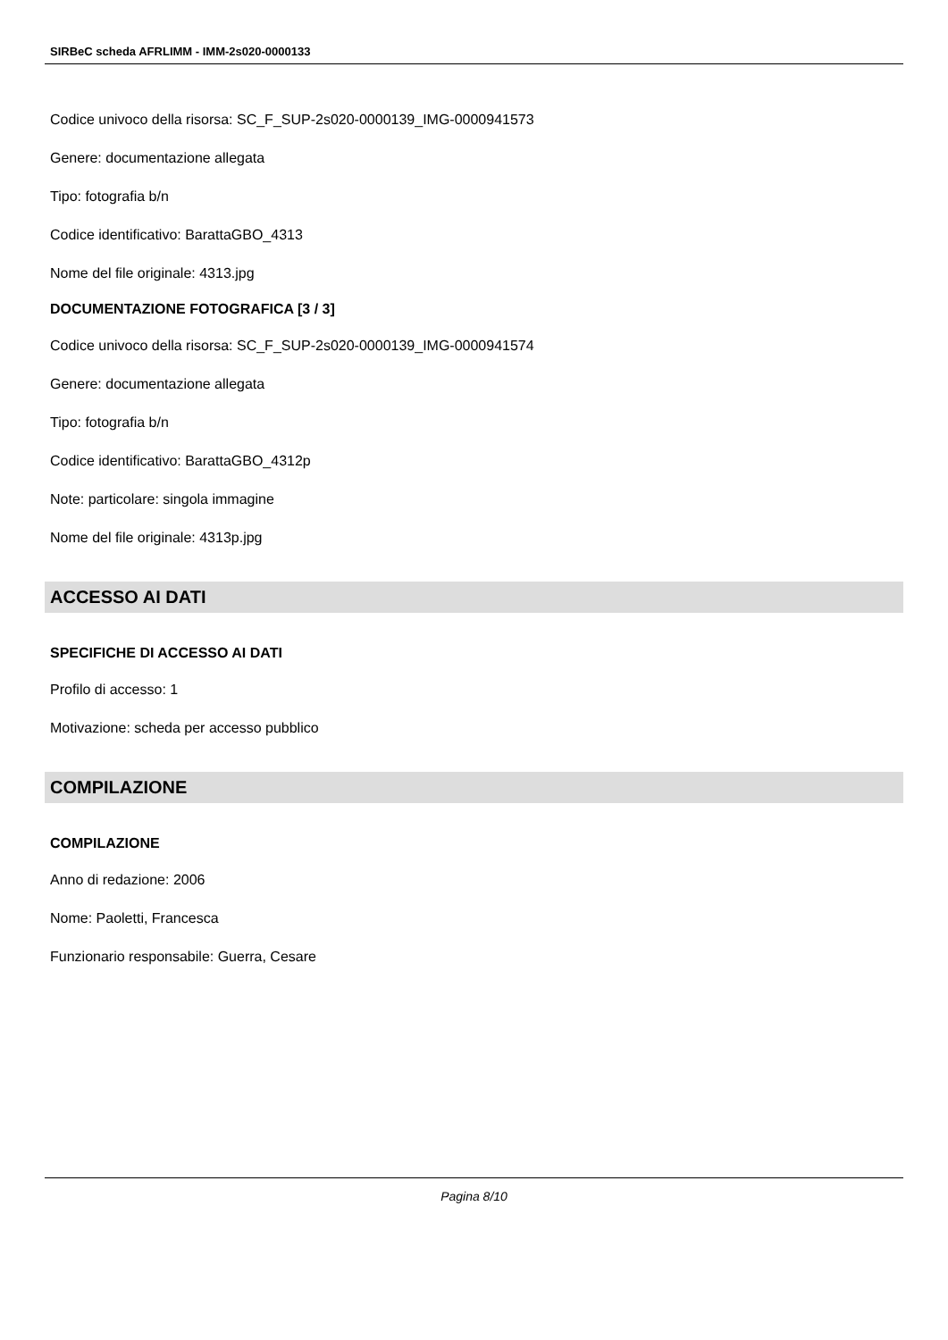SIRBeC scheda AFRLIMM - IMM-2s020-0000133
Codice univoco della risorsa: SC_F_SUP-2s020-0000139_IMG-0000941573
Genere: documentazione allegata
Tipo: fotografia b/n
Codice identificativo: BarattaGBO_4313
Nome del file originale: 4313.jpg
DOCUMENTAZIONE FOTOGRAFICA [3 / 3]
Codice univoco della risorsa: SC_F_SUP-2s020-0000139_IMG-0000941574
Genere: documentazione allegata
Tipo: fotografia b/n
Codice identificativo: BarattaGBO_4312p
Note: particolare: singola immagine
Nome del file originale: 4313p.jpg
ACCESSO AI DATI
SPECIFICHE DI ACCESSO AI DATI
Profilo di accesso: 1
Motivazione: scheda per accesso pubblico
COMPILAZIONE
COMPILAZIONE
Anno di redazione: 2006
Nome: Paoletti, Francesca
Funzionario responsabile: Guerra, Cesare
Pagina 8/10